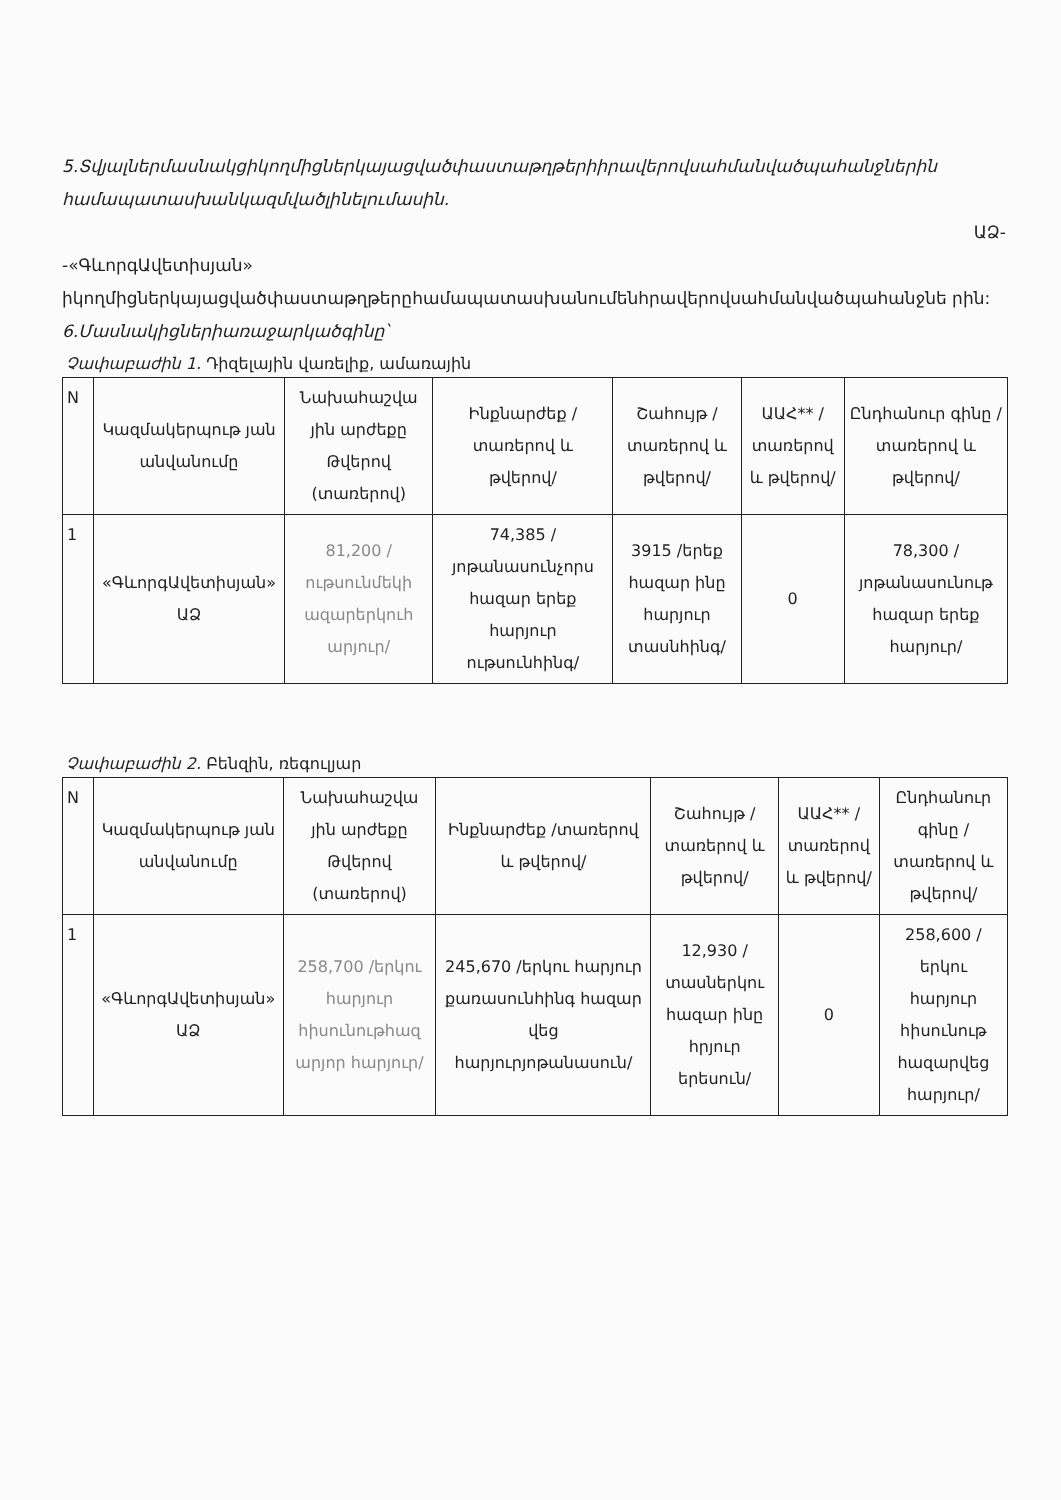5.Տվյալներմասնակցիկողմիցներկայացվածփաստաթղթերիիրավերովսահմանվածպահանջներին համապատասխանկազմվածլինելումասին.
ԱՁ-
-«ԳևորգԱվետիսյան» իկողմիցներկայացվածփաստաթղթերըհամապատասխանումենհրավերովսահմանվածպահանջնե րին:
6.Մասնակիցներիառաջարկածգինը՝
Չափաբաժին 1. Դիզելային վառելիք, ամառային
| N | Կազմակերպութ յան անվանումը | Նախահաշվա յին արժեքը Թվերով (տառերով) | Ինքնարժեք /տառերով և թվերով/ | Շահույթ /տառերով և թվերով/ | ԱԱՀ** /տառերով և թվերով/ | Ընդհանուր գինը /տառերով և թվերով/ |
| 1 | «ԳևորգԱվետիսյան» ԱՁ | 81,200 /ութսունմեկի ազարերկուհ արյուր/ | 74,385 /յոթանասունչորս հազար երեք հարյուր ութսունհինգ/ | 3915 /երեք հազար ինը հարյուր տասնհինգ/ | 0 | 78,300 /յոթանասունութ հազար երեք հարյուր/ |
Չափաբաժին 2. Բենզին, ռեգուլյար
| N | Կազմակերպութ յան անվանումը | Նախահաշվա յին արժեքը Թվերով (տառերով) | Ինքնարժեք /տառերով և թվերով/ | Շահույթ /տառերով և թվերով/ | ԱԱՀ** /տառերով և թվերով/ | Ընդհանուր գինը /տառերով և թվերով/ |
| 1 | «ԳևորգԱվետիսյան» ԱՁ | 258,700 /երկու հարյուր հիսունութհազ արյոր հարյուր/ | 245,670 /երկու հարյուր քառասունհինգ հազար վեց հարյուրյոթանասուն/ | 12,930 /տասներկու հազար ինը հրյուր երեսուն/ | 0 | 258,600 /երկու հարյուր հիսունութ հազարվեց հարյուր/ |